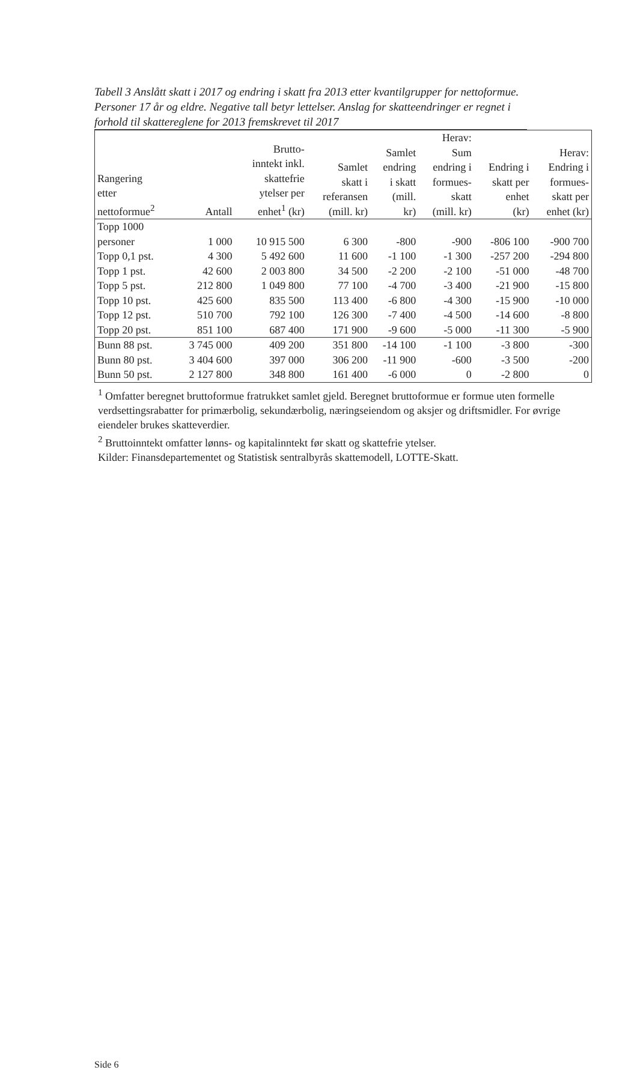Tabell 3 Anslått skatt i 2017 og endring i skatt fra 2013 etter kvantilgrupper for nettoformue. Personer 17 år og eldre. Negative tall betyr lettelser. Anslag for skatteendringer er regnet i forhold til skattereglene for 2013 fremskrevet til 2017
| Rangering etter nettoformue<sup>2</sup> | Antall | Brutto- inntekt inkl. skattefrie ytelser per enhet<sup>1</sup> (kr) | Samlet skatt i referansen (mill. kr) | Samlet endring i skatt (mill. kr) | Herav: Sum endring i formues- skatt (mill. kr) | Endring i skatt per enhet (kr) | Herav: Endring i formues- skatt per enhet (kr) |
| --- | --- | --- | --- | --- | --- | --- | --- |
| Topp 1000 personer | 1 000 | 10 915 500 | 6 300 | -800 | -900 | -806 100 | -900 700 |
| Topp 0,1 pst. | 4 300 | 5 492 600 | 11 600 | -1 100 | -1 300 | -257 200 | -294 800 |
| Topp 1 pst. | 42 600 | 2 003 800 | 34 500 | -2 200 | -2 100 | -51 000 | -48 700 |
| Topp 5 pst. | 212 800 | 1 049 800 | 77 100 | -4 700 | -3 400 | -21 900 | -15 800 |
| Topp 10 pst. | 425 600 | 835 500 | 113 400 | -6 800 | -4 300 | -15 900 | -10 000 |
| Topp 12 pst. | 510 700 | 792 100 | 126 300 | -7 400 | -4 500 | -14 600 | -8 800 |
| Topp 20 pst. | 851 100 | 687 400 | 171 900 | -9 600 | -5 000 | -11 300 | -5 900 |
| Bunn 88 pst. | 3 745 000 | 409 200 | 351 800 | -14 100 | -1 100 | -3 800 | -300 |
| Bunn 80 pst. | 3 404 600 | 397 000 | 306 200 | -11 900 | -600 | -3 500 | -200 |
| Bunn 50 pst. | 2 127 800 | 348 800 | 161 400 | -6 000 | 0 | -2 800 | 0 |
<sup>1</sup> Omfatter beregnet bruttoformue fratrukket samlet gjeld. Beregnet bruttoformue er formue uten formelle verdsettingsrabatter for primærbolig, sekundærbolig, næringseiendom og aksjer og driftsmidler. For øvrige eiendeler brukes skatteverdier.
<sup>2</sup> Bruttoinntekt omfatter lønns- og kapitalinntekt før skatt og skattefrie ytelser.
Kilder: Finansdepartementet og Statistisk sentralbyrås skattemodell, LOTTE-Skatt.
Side 6